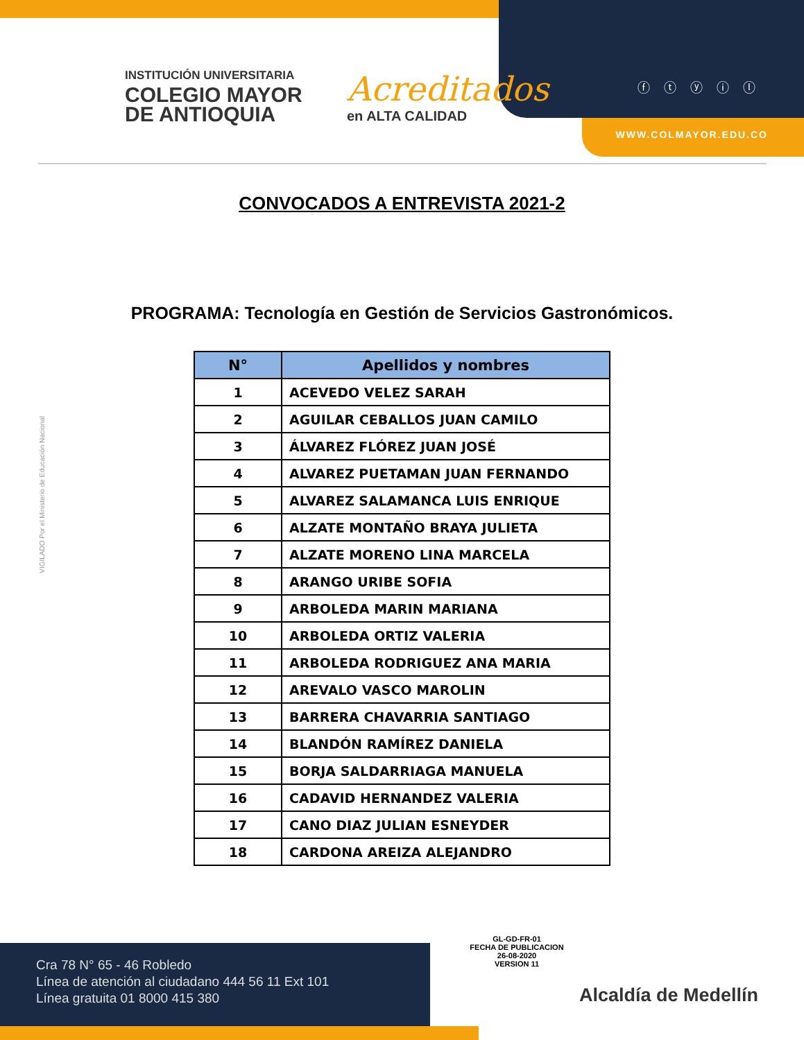INSTITUCIÓN UNIVERSITARIA
COLEGIO MAYOR
DE ANTIOQUIA
Acreditados
en ALTA CALIDAD
ⓕⓣⓨⓘⓛ
WWW.COLMAYOR.EDU.CO
CONVOCADOS A ENTREVISTA 2021-2
PROGRAMA: Tecnología en Gestión de Servicios Gastronómicos.
| N° | Apellidos y nombres |
| --- | --- |
| 1 | ACEVEDO VELEZ SARAH |
| 2 | AGUILAR CEBALLOS JUAN CAMILO |
| 3 | ÁLVAREZ FLÓREZ JUAN JOSÉ |
| 4 | ALVAREZ PUETAMAN JUAN FERNANDO |
| 5 | ALVAREZ SALAMANCA LUIS ENRIQUE |
| 6 | ALZATE MONTAÑO BRAYA JULIETA |
| 7 | ALZATE MORENO LINA MARCELA |
| 8 | ARANGO URIBE SOFIA |
| 9 | ARBOLEDA MARIN MARIANA |
| 10 | ARBOLEDA ORTIZ VALERIA |
| 11 | ARBOLEDA RODRIGUEZ ANA MARIA |
| 12 | AREVALO VASCO MAROLIN |
| 13 | BARRERA CHAVARRIA SANTIAGO |
| 14 | BLANDÓN RAMÍREZ DANIELA |
| 15 | BORJA SALDARRIAGA MANUELA |
| 16 | CADAVID HERNANDEZ VALERIA |
| 17 | CANO DIAZ JULIAN ESNEYDER |
| 18 | CARDONA AREIZA ALEJANDRO |
VIGILADO Por el Ministerio de Educación Nacional
GL-GD-FR-01
FECHA DE PUBLICACION
26-08-2020
VERSION 11
Cra 78 N° 65 - 46 Robledo
Línea de atención al ciudadano 444 56 11 Ext 101
Línea gratuita 01 8000 415 380
Alcaldía de Medellín